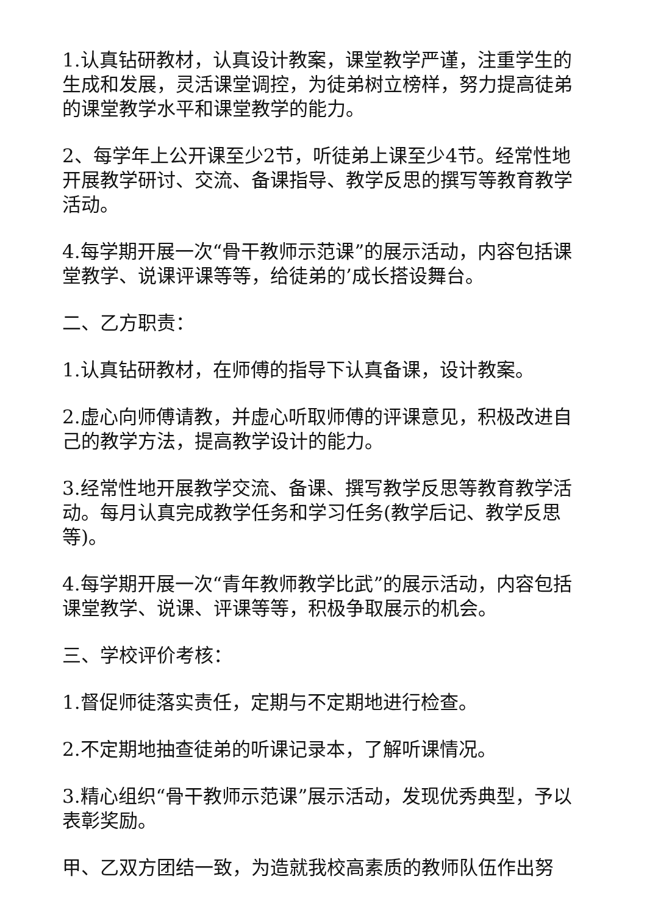1.认真钻研教材，认真设计教案，课堂教学严谨，注重学生的生成和发展，灵活课堂调控，为徒弟树立榜样，努力提高徒弟的课堂教学水平和课堂教学的能力。
2、每学年上公开课至少2节，听徒弟上课至少4节。经常性地开展教学研讨、交流、备课指导、教学反思的撰写等教育教学活动。
4.每学期开展一次“骨干教师示范课”的展示活动，内容包括课堂教学、说课评课等等，给徒弟的’成长搭设舞台。
二、乙方职责：
1.认真钻研教材，在师傅的指导下认真备课，设计教案。
2.虚心向师傅请教，并虚心听取师傅的评课意见，积极改进自己的教学方法，提高教学设计的能力。
3.经常性地开展教学交流、备课、撰写教学反思等教育教学活动。每月认真完成教学任务和学习任务(教学后记、教学反思等)。
4.每学期开展一次“青年教师教学比武”的展示活动，内容包括课堂教学、说课、评课等等，积极争取展示的机会。
三、学校评价考核：
1.督促师徒落实责任，定期与不定期地进行检查。
2.不定期地抽查徒弟的听课记录本，了解听课情况。
3.精心组织“骨干教师示范课”展示活动，发现优秀典型，予以表彰奖励。
甲、乙双方团结一致，为造就我校高素质的教师队伍作出努